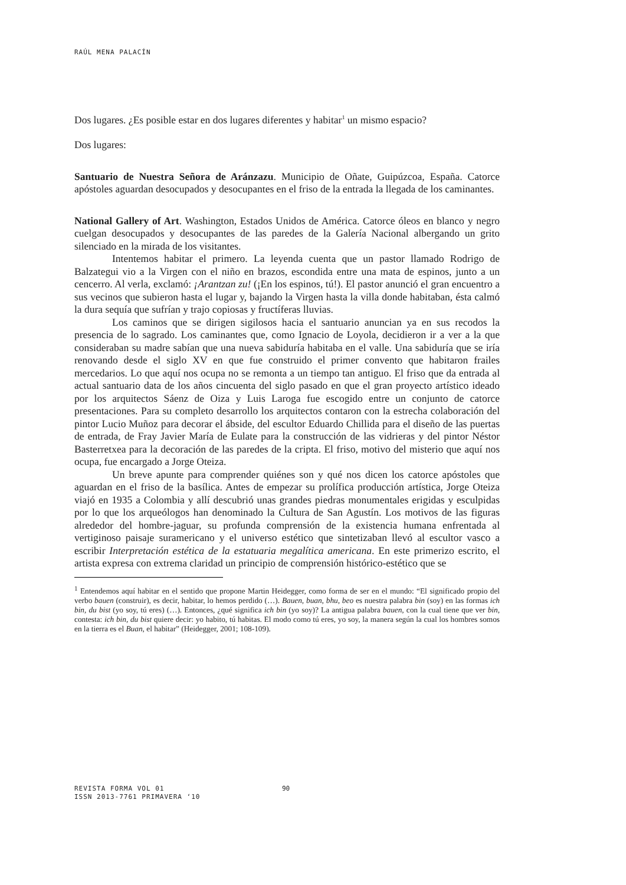RAÚL MENA PALACÍN
Dos lugares. ¿Es posible estar en dos lugares diferentes y habitar<sup>1</sup> un mismo espacio?
Dos lugares:
Santuario de Nuestra Señora de Aránzazu. Municipio de Oñate, Guipúzcoa, España. Catorce apóstoles aguardan desocupados y desocupantes en el friso de la entrada la llegada de los caminantes.
National Gallery of Art. Washington, Estados Unidos de América. Catorce óleos en blanco y negro cuelgan desocupados y desocupantes de las paredes de la Galería Nacional albergando un grito silenciado en la mirada de los visitantes.
Intentemos habitar el primero. La leyenda cuenta que un pastor llamado Rodrigo de Balzategui vio a la Virgen con el niño en brazos, escondida entre una mata de espinos, junto a un cencerro. Al verla, exclamó: ¡Arantzan zu! (¡En los espinos, tú!). El pastor anunció el gran encuentro a sus vecinos que subieron hasta el lugar y, bajando la Virgen hasta la villa donde habitaban, ésta calmó la dura sequía que sufrían y trajo copiosas y fructíferas lluvias.
Los caminos que se dirigen sigilosos hacia el santuario anuncian ya en sus recodos la presencia de lo sagrado. Los caminantes que, como Ignacio de Loyola, decidieron ir a ver a la que consideraban su madre sabían que una nueva sabiduría habitaba en el valle. Una sabiduría que se iría renovando desde el siglo XV en que fue construido el primer convento que habitaron frailes mercedarios. Lo que aquí nos ocupa no se remonta a un tiempo tan antiguo. El friso que da entrada al actual santuario data de los años cincuenta del siglo pasado en que el gran proyecto artístico ideado por los arquitectos Sáenz de Oiza y Luis Laroga fue escogido entre un conjunto de catorce presentaciones. Para su completo desarrollo los arquitectos contaron con la estrecha colaboración del pintor Lucio Muñoz para decorar el ábside, del escultor Eduardo Chillida para el diseño de las puertas de entrada, de Fray Javier María de Eulate para la construcción de las vidrieras y del pintor Néstor Basterretxea para la decoración de las paredes de la cripta. El friso, motivo del misterio que aquí nos ocupa, fue encargado a Jorge Oteiza.
Un breve apunte para comprender quiénes son y qué nos dicen los catorce apóstoles que aguardan en el friso de la basílica. Antes de empezar su prolífica producción artística, Jorge Oteiza viajó en 1935 a Colombia y allí descubrió unas grandes piedras monumentales erigidas y esculpidas por lo que los arqueólogos han denominado la Cultura de San Agustín. Los motivos de las figuras alrededor del hombre-jaguar, su profunda comprensión de la existencia humana enfrentada al vertiginoso paisaje suramericano y el universo estético que sintetizaban llevó al escultor vasco a escribir Interpretación estética de la estatuaria megalítica americana. En este primerizo escrito, el artista expresa con extrema claridad un principio de comprensión histórico-estético que se
<sup>1</sup> Entendemos aquí habitar en el sentido que propone Martin Heidegger, como forma de ser en el mundo: “El significado propio del verbo bauen (construir), es decir, habitar, lo hemos perdido (…). Bauen, buan, bhu, beo es nuestra palabra bin (soy) en las formas ich bin, du bist (yo soy, tú eres) (…). Entonces, ¿qué significa ich bin (yo soy)? La antigua palabra bauen, con la cual tiene que ver bin, contesta: ich bin, du bist quiere decir: yo habito, tú habitas. El modo como tú eres, yo soy, la manera según la cual los hombres somos en la tierra es el Buan, el habitar” (Heidegger, 2001; 108-109).
REVISTA FORMA VOL 01
ISSN 2013-7761 PRIMAVERA ‘10
90